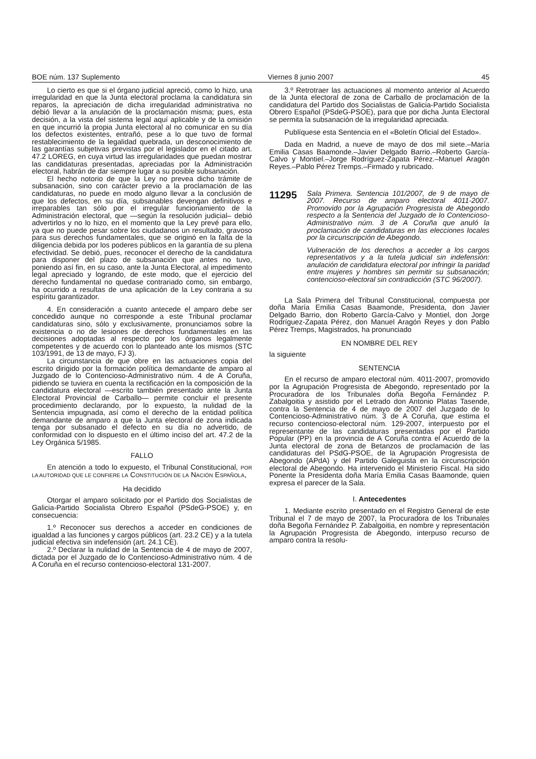BOE núm. 137 Suplemento Viernes 8 junio 2007 45
Lo cierto es que si el órgano judicial apreció, como lo hizo, una irregularidad en que la Junta electoral proclama la candidatura sin reparos, la apreciación de dicha irregularidad administrativa no debió llevar a la anulación de la proclamación misma; pues, esta decisión, a la vista del sistema legal aquí aplicable y de la omisión en que incurrió la propia Junta electoral al no comunicar en su día los defectos existentes, entrañó, pese a lo que tuvo de formal restablecimiento de la legalidad quebrada, un desconocimiento de las garantías subjetivas previstas por el legislador en el citado art. 47.2 LOREG, en cuya virtud las irregularidades que puedan mostrar las candidaturas presentadas, apreciadas por la Administración electoral, habrán de dar siempre lugar a su posible subsanación.
El hecho notorio de que la Ley no prevea dicho trámite de subsanación, sino con carácter previo a la proclamación de las candidaturas, no puede en modo alguno llevar a la conclusión de que los defectos, en su día, subsanables devengan definitivos e irreparables tan sólo por el irregular funcionamiento de la Administración electoral, que —según la resolución judicial– debió advertirlos y no lo hizo, en el momento que la Ley prevé para ello, ya que no puede pesar sobre los ciudadanos un resultado, gravoso para sus derechos fundamentales, que se originó en la falta de la diligencia debida por los poderes públicos en la garantía de su plena efectividad. Se debió, pues, reconocer el derecho de la candidatura para disponer del plazo de subsanación que antes no tuvo, poniendo así fin, en su caso, ante la Junta Electoral, al impedimento legal apreciado y logrando, de este modo, que el ejercicio del derecho fundamental no quedase contrariado como, sin embargo, ha ocurrido a resultas de una aplicación de la Ley contraria a su espíritu garantizador.
4. En consideración a cuanto antecede el amparo debe ser concedido aunque no corresponde a este Tribunal proclamar candidaturas sino, sólo y exclusivamente, pronunciamos sobre la existencia o no de lesiones de derechos fundamentales en las decisiones adoptadas al respecto por los órganos legalmente competentes y de acuerdo con lo planteado ante los mismos (STC 103/1991, de 13 de mayo, FJ 3).
La circunstancia de que obre en las actuaciones copia del escrito dirigido por la formación política demandante de amparo al Juzgado de lo Contencioso-Administrativo núm. 4 de A Coruña, pidiendo se tuviera en cuenta la rectificación en la composición de la candidatura electoral —escrito también presentado ante la Junta Electoral Provincial de Carballo— permite concluir el presente procedimiento declarando, por lo expuesto, la nulidad de la Sentencia impugnada, así como el derecho de la entidad política demandante de amparo a que la Junta electoral de zona indicada tenga por subsanado el defecto en su día no advertido, de conformidad con lo dispuesto en el último inciso del art. 47.2 de la Ley Orgánica 5/1985.
FALLO
En atención a todo lo expuesto, el Tribunal Constitucional, POR LA AUTORIDAD QUE LE CONFIERE LA CONSTITUCIÓN DE LA NACIÓN ESPAÑOLA,
Ha decidido
Otorgar el amparo solicitado por el Partido dos Socialistas de Galicia-Partido Socialista Obrero Español (PSdeG-PSOE) y, en consecuencia:
1.º Reconocer sus derechos a acceder en condiciones de igualdad a las funciones y cargos públicos (art. 23.2 CE) y a la tutela judicial efectiva sin indefensión (art. 24.1 CE).
2.º Declarar la nulidad de la Sentencia de 4 de mayo de 2007, dictada por el Juzgado de lo Contencioso-Administrativo núm. 4 de A Coruña en el recurso contencioso-electoral 131-2007.
3.º Retrotraer las actuaciones al momento anterior al Acuerdo de la Junta electoral de zona de Carballo de proclamación de la candidatura del Partido dos Socialistas de Galicia-Partido Socialista Obrero Español (PSdeG-PSOE), para que por dicha Junta Electoral se permita la subsanación de la irregularidad apreciada.
Publíquese esta Sentencia en el «Boletín Oficial del Estado».
Dada en Madrid, a nueve de mayo de dos mil siete.–María Emilia Casas Baamonde.–Javier Delgado Barrio.–Roberto García-Calvo y Montiel.–Jorge Rodríguez-Zapata Pérez.–Manuel Aragón Reyes.–Pablo Pérez Tremps.–Firmado y rubricado.
11295
Sala Primera. Sentencia 101/2007, de 9 de mayo de 2007. Recurso de amparo electoral 4011-2007. Promovido por la Agrupación Progresista de Abegondo respecto a la Sentencia del Juzgado de lo Contencioso-Administrativo núm. 3 de A Coruña que anuló la proclamación de candidaturas en las elecciones locales por la circunscripción de Abegondo.
Vulneración de los derechos a acceder a los cargos representativos y a la tutela judicial sin indefensión: anulación de candidatura electoral por infringir la paridad entre mujeres y hombres sin permitir su subsanación; contencioso-electoral sin contradicción (STC 96/2007).
La Sala Primera del Tribunal Constitucional, compuesta por doña María Emilia Casas Baamonde, Presidenta, don Javier Delgado Barrio, don Roberto García-Calvo y Montiel, don Jorge Rodríguez-Zapata Pérez, don Manuel Aragón Reyes y don Pablo Pérez Tremps, Magistrados, ha pronunciado
EN NOMBRE DEL REY
la siguiente
SENTENCIA
En el recurso de amparo electoral núm. 4011-2007, promovido por la Agrupación Progresista de Abegondo, representado por la Procuradora de los Tribunales doña Begoña Fernández P. Zabalgoitia y asistido por el Letrado don Antonio Platas Tasende, contra la Sentencia de 4 de mayo de 2007 del Juzgado de lo Contencioso-Administrativo núm. 3 de A Coruña, que estima el recurso contencioso-electoral núm. 129-2007, interpuesto por el representante de las candidaturas presentadas por el Partido Popular (PP) en la provincia de A Coruña contra el Acuerdo de la Junta electoral de zona de Betanzos de proclamación de las candidaturas del PSdG-PSOE, de la Agrupación Progresista de Abegondo (APdA) y del Partido Galeguista en la circunscripción electoral de Abegondo. Ha intervenido el Ministerio Fiscal. Ha sido Ponente la Presidenta doña María Emilia Casas Baamonde, quien expresa el parecer de la Sala.
I. Antecedentes
1. Mediante escrito presentado en el Registro General de este Tribunal el 7 de mayo de 2007, la Procuradora de los Tribunales doña Begoña Fernández P. Zabalgoitia, en nombre y representación la Agrupación Progresista de Abegondo, interpuso recurso de amparo contra la resolu-